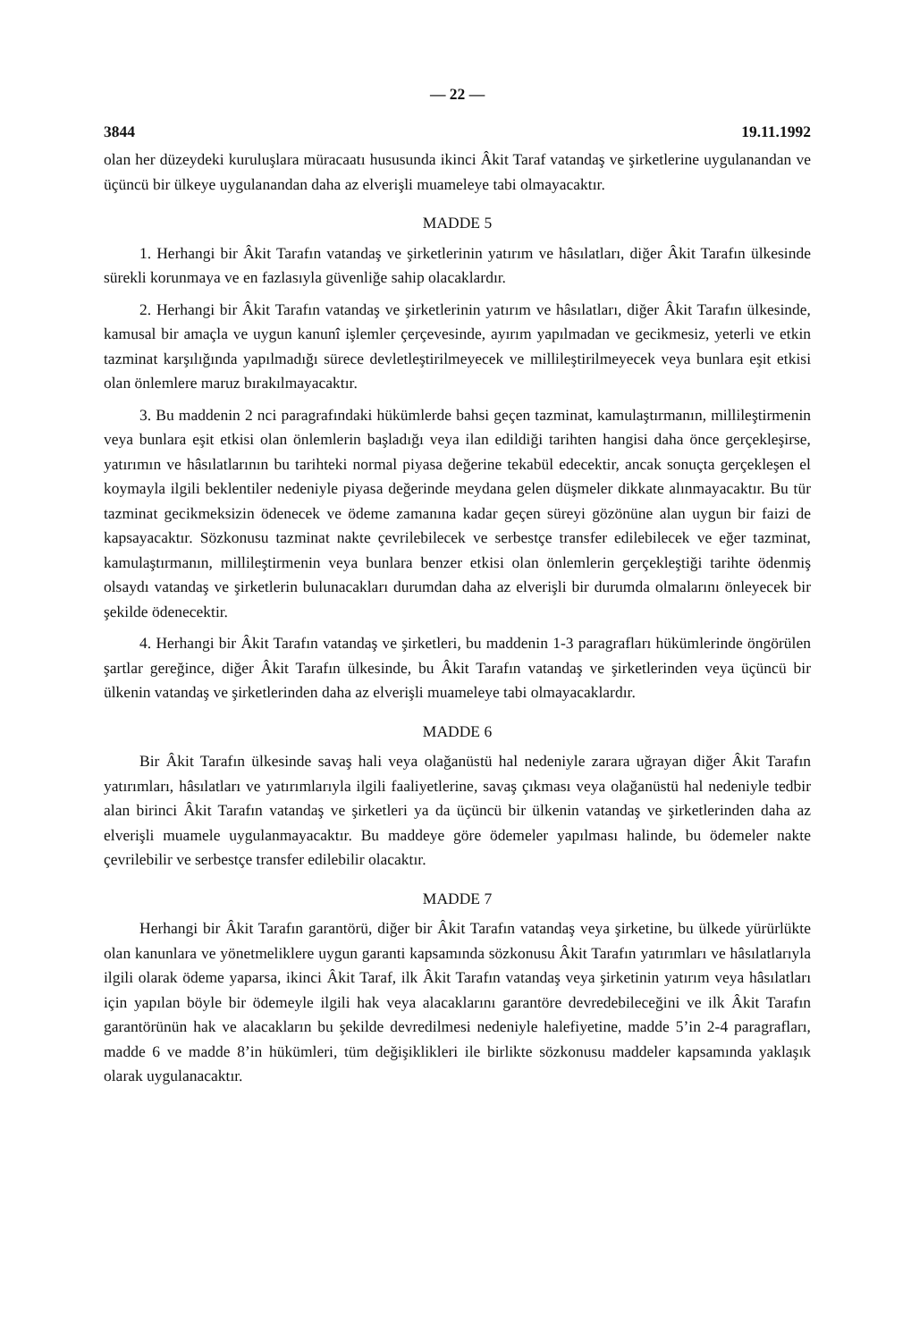— 22 —
3844 19.11.1992
olan her düzeydeki kuruluşlara müracaatı hususunda ikinci Âkit Taraf vatandaş ve şirketlerine uygulanandan ve üçüncü bir ülkeye uygulanandan daha az elverişli muameleye tabi olmayacaktır.
MADDE 5
1. Herhangi bir Âkit Tarafın vatandaş ve şirketlerinin yatırım ve hâsılatları, diğer Âkit Tarafın ülkesinde sürekli korunmaya ve en fazlasıyla güvenliğe sahip olacaklardır.
2. Herhangi bir Âkit Tarafın vatandaş ve şirketlerinin yatırım ve hâsılatları, diğer Âkit Tarafın ülkesinde, kamusal bir amaçla ve uygun kanunî işlemler çerçevesinde, ayırım yapılmadan ve gecikmesiz, yeterli ve etkin tazminat karşılığında yapılmadığı sürece devletleştirilmeyecek ve millileştirilmeyecek veya bunlara eşit etkisi olan önlemlere maruz bırakılmayacaktır.
3. Bu maddenin 2 nci paragrafındaki hükümlerde bahsi geçen tazminat, kamulaştırmanın, millileştirmenin veya bunlara eşit etkisi olan önlemlerin başladığı veya ilan edildiği tarihten hangisi daha önce gerçekleşirse, yatırımın ve hâsılatlarının bu tarihteki normal piyasa değerine tekabül edecektir, ancak sonuçta gerçekleşen el koymayla ilgili beklentiler nedeniyle piyasa değerinde meydana gelen düşmeler dikkate alınmayacaktır. Bu tür tazminat gecikmeksizin ödenecek ve ödeme zamanına kadar geçen süreyi gözönüne alan uygun bir faizi de kapsayacaktır. Sözkonusu tazminat nakte çevrilebilecek ve serbestçe transfer edilebilecek ve eğer tazminat, kamulaştırmanın, millileştirmenin veya bunlara benzer etkisi olan önlemlerin gerçekleştiği tarihte ödenmiş olsaydı vatandaş ve şirketlerin bulunacakları durumdan daha az elverişli bir durumda olmalarını önleyecek bir şekilde ödenecektir.
4. Herhangi bir Âkit Tarafın vatandaş ve şirketleri, bu maddenin 1-3 paragrafları hükümlerinde öngörülen şartlar gereğince, diğer Âkit Tarafın ülkesinde, bu Âkit Tarafın vatandaş ve şirketlerinden veya üçüncü bir ülkenin vatandaş ve şirketlerinden daha az elverişli muameleye tabi olmayacaklardır.
MADDE 6
Bir Âkit Tarafın ülkesinde savaş hali veya olağanüstü hal nedeniyle zarara uğrayan diğer Âkit Tarafın yatırımları, hâsılatları ve yatırımlarıyla ilgili faaliyetlerine, savaş çıkması veya olağanüstü hal nedeniyle tedbir alan birinci Âkit Tarafın vatandaş ve şirketleri ya da üçüncü bir ülkenin vatandaş ve şirketlerinden daha az elverişli muamele uygulanmayacaktır. Bu maddeye göre ödemeler yapılması halinde, bu ödemeler nakte çevrilebilir ve serbestçe transfer edilebilir olacaktır.
MADDE 7
Herhangi bir Âkit Tarafın garantörü, diğer bir Âkit Tarafın vatandaş veya şirketine, bu ülkede yürürlükte olan kanunlara ve yönetmeliklere uygun garanti kapsamında sözkonusu Âkit Tarafın yatırımları ve hâsılatlarıyla ilgili olarak ödeme yaparsa, ikinci Âkit Taraf, ilk Âkit Tarafın vatandaş veya şirketinin yatırım veya hâsılatları için yapılan böyle bir ödemeyle ilgili hak veya alacaklarını garantöre devredebileceğini ve ilk Âkit Tarafın garantörünün hak ve alacakların bu şekilde devredilmesi nedeniyle halefiyetine, madde 5’in 2-4 paragrafları, madde 6 ve madde 8’in hükümleri, tüm değişiklikleri ile birlikte sözkonusu maddeler kapsamında yaklaşık olarak uygulanacaktır.